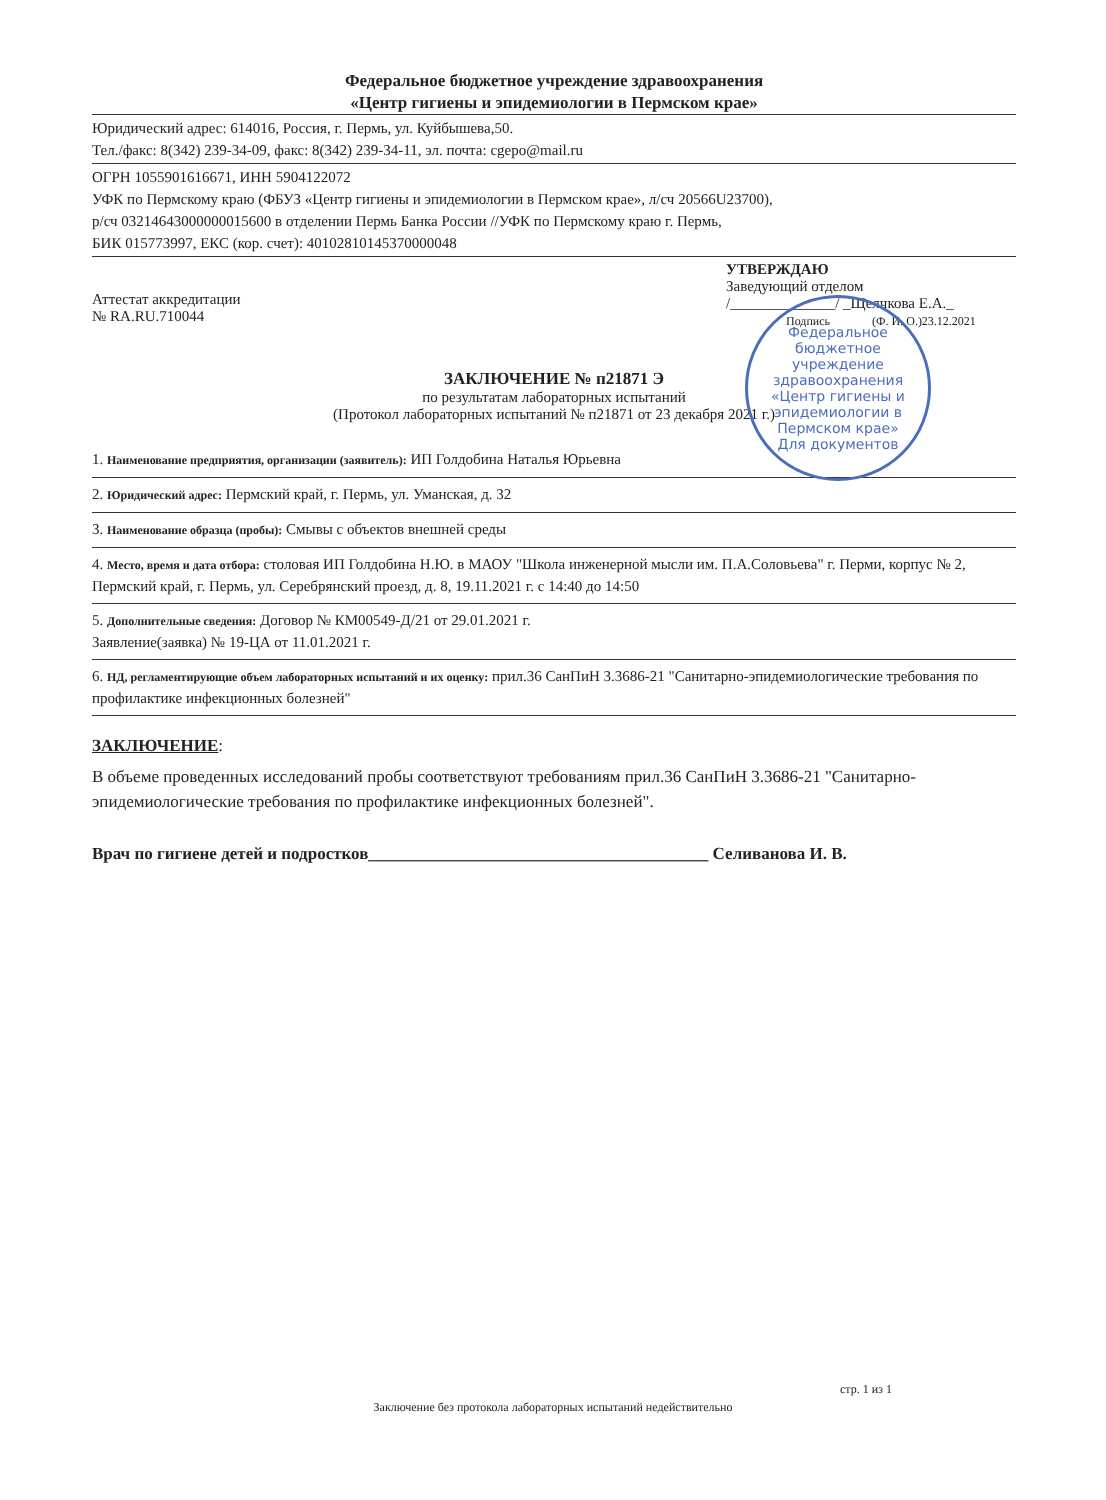Федеральное бюджетное учреждение здравоохранения
«Центр гигиены и эпидемиологии в Пермском крае»
Юридический адрес: 614016, Россия, г. Пермь, ул. Куйбышева,50.
Тел./факс: 8(342) 239-34-09, факс: 8(342) 239-34-11, эл. почта: cgepo@mail.ru
ОГРН 1055901616671, ИНН 5904122072
УФК по Пермскому краю (ФБУЗ «Центр гигиены и эпидемиологии в Пермском крае», л/сч 20566U23700),
р/сч 03214643000000015600 в отделении Пермь Банка России //УФК по Пермскому краю г. Пермь,
БИК 015773997, ЕКС (кор. счет): 40102810145370000048
Аттестат аккредитации
№ RA.RU.710044
УТВЕРЖДАЮ
Заведующий отделом
/______________/ _Щелчкова Е.А._
Подпись (Ф. И. О.)23.12.2021
ЗАКЛЮЧЕНИЕ № п21871 Э
по результатам лабораторных испытаний
(Протокол лабораторных испытаний № п21871 от 23 декабря 2021 г.)
1. Наименование предприятия, организации (заявитель): ИП Голдобина Наталья Юрьевна
2. Юридический адрес: Пермский край, г. Пермь, ул. Уманская, д. 32
3. Наименование образца (пробы): Смывы с объектов внешней среды
4. Место, время и дата отбора: столовая ИП Голдобина Н.Ю. в МАОУ "Школа инженерной мысли им. П.А.Соловьева" г. Перми, корпус № 2, Пермский край, г. Пермь, ул. Серебрянский проезд, д. 8, 19.11.2021 г. с 14:40 до 14:50
5. Дополнительные сведения: Договор № КМ00549-Д/21 от 29.01.2021 г.
Заявление(заявка) № 19-ЦА от 11.01.2021 г.
6. НД, регламентирующие объем лабораторных испытаний и их оценку: прил.36 СанПиН 3.3686-21 "Санитарно-эпидемиологические требования по профилактике инфекционных болезней"
ЗАКЛЮЧЕНИЕ:
В объеме проведенных исследований пробы соответствуют требованиям прил.36 СанПиН 3.3686-21 "Санитарно-эпидемиологические требования по профилактике инфекционных болезней".
Врач по гигиене детей и подростков________________________________________ Селиванова И. В.
Федеральное бюджетное учреждение здравоохранения «Центр гигиены и эпидемиологии в Пермском крае»
Для документов
стр. 1 из 1
Заключение без протокола лабораторных испытаний недействительно